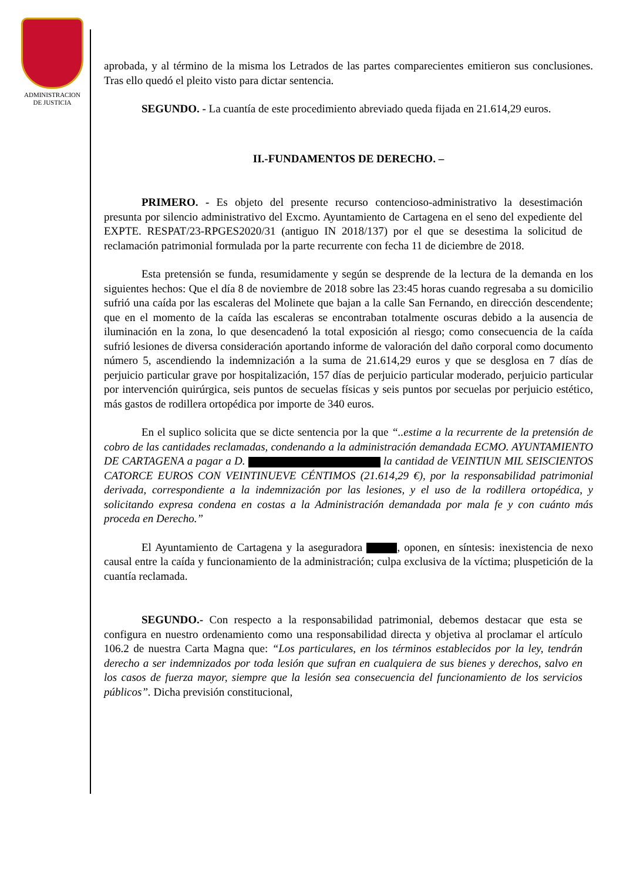ADMINISTRACION
DE JUSTICIA
aprobada, y al término de la misma los Letrados de las partes comparecientes emitieron sus conclusiones. Tras ello quedó el pleito visto para dictar sentencia.
SEGUNDO. - La cuantía de este procedimiento abreviado queda fijada en 21.614,29 euros.
II.-FUNDAMENTOS DE DERECHO. –
PRIMERO. - Es objeto del presente recurso contencioso-administrativo la desestimación presunta por silencio administrativo del Excmo. Ayuntamiento de Cartagena en el seno del expediente del EXPTE. RESPAT/23-RPGES2020/31 (antiguo IN 2018/137) por el que se desestima la solicitud de reclamación patrimonial formulada por la parte recurrente con fecha 11 de diciembre de 2018.
Esta pretensión se funda, resumidamente y según se desprende de la lectura de la demanda en los siguientes hechos: Que el día 8 de noviembre de 2018 sobre las 23:45 horas cuando regresaba a su domicilio sufrió una caída por las escaleras del Molinete que bajan a la calle San Fernando, en dirección descendente; que en el momento de la caída las escaleras se encontraban totalmente oscuras debido a la ausencia de iluminación en la zona, lo que desencadenó la total exposición al riesgo; como consecuencia de la caída sufrió lesiones de diversa consideración aportando informe de valoración del daño corporal como documento número 5, ascendiendo la indemnización a la suma de 21.614,29 euros y que se desglosa en 7 días de perjuicio particular grave por hospitalización, 157 días de perjuicio particular moderado, perjuicio particular por intervención quirúrgica, seis puntos de secuelas físicas y seis puntos por secuelas por perjuicio estético, más gastos de rodillera ortopédica por importe de 340 euros.
En el suplico solicita que se dicte sentencia por la que “..estime a la recurrente de la pretensión de cobro de las cantidades reclamadas, condenando a la administración demandada ECMO. AYUNTAMIENTO DE CARTAGENA a pagar a D. la cantidad de VEINTIUN MIL SEISCIENTOS CATORCE EUROS CON VEINTINUEVE CÉNTIMOS (21.614,29 €), por la responsabilidad patrimonial derivada, correspondiente a la indemnización por las lesiones, y el uso de la rodillera ortopédica, y solicitando expresa condena en costas a la Administración demandada por mala fe y con cuánto más proceda en Derecho.”
El Ayuntamiento de Cartagena y la aseguradora , oponen, en síntesis: inexistencia de nexo causal entre la caída y funcionamiento de la administración; culpa exclusiva de la víctima; pluspetición de la cuantía reclamada.
SEGUNDO.- Con respecto a la responsabilidad patrimonial, debemos destacar que esta se configura en nuestro ordenamiento como una responsabilidad directa y objetiva al proclamar el artículo 106.2 de nuestra Carta Magna que: “Los particulares, en los términos establecidos por la ley, tendrán derecho a ser indemnizados por toda lesión que sufran en cualquiera de sus bienes y derechos, salvo en los casos de fuerza mayor, siempre que la lesión sea consecuencia del funcionamiento de los servicios públicos”. Dicha previsión constitucional,